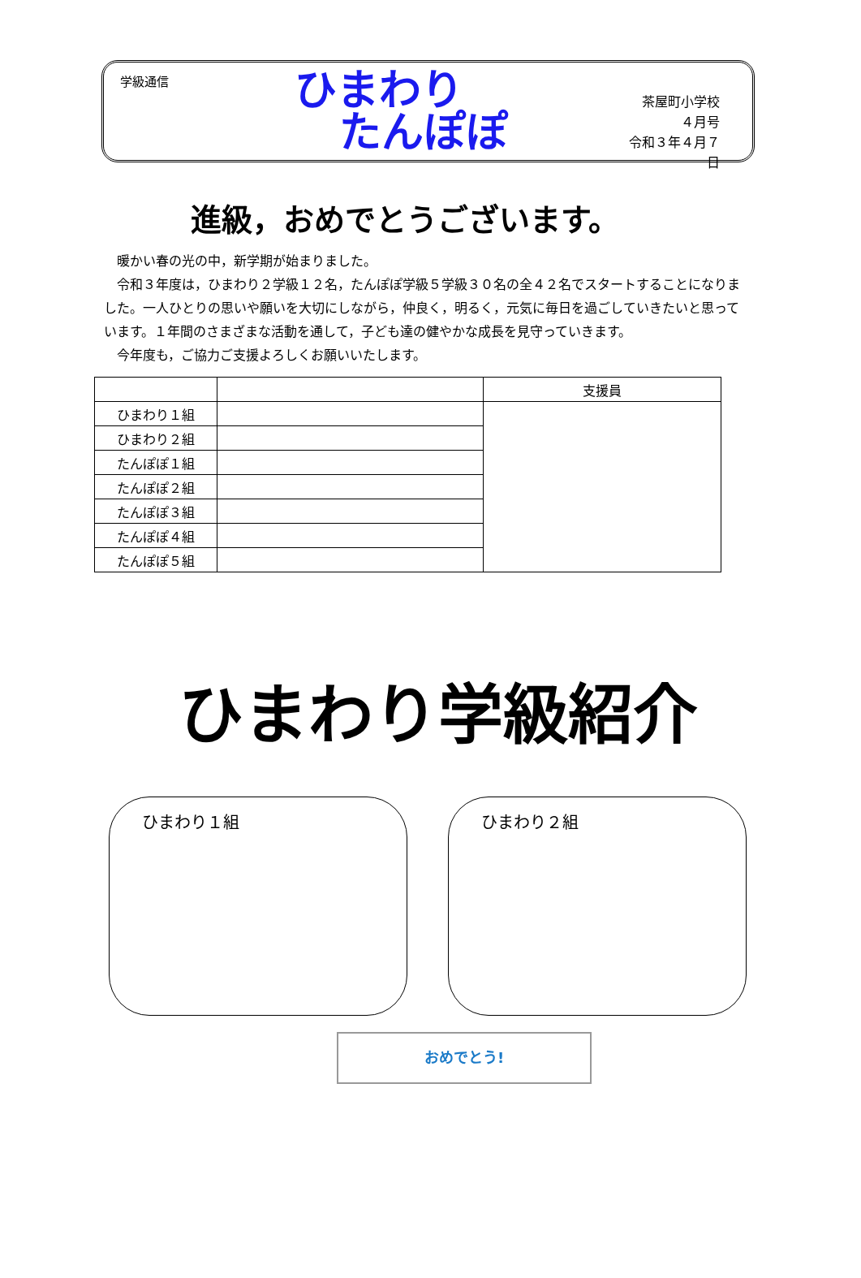学級通信
ひまわり
たんぽぽ
茶屋町小学校
４月号
令和３年４月７日
進級，おめでとうございます。
暖かい春の光の中，新学期が始まりました。
令和３年度は，ひまわり２学級１２名，たんぽぽ学級５学級３０名の全４２名でスタートすることになりました。一人ひとりの思いや願いを大切にしながら，仲良く，明るく，元気に毎日を過ごしていきたいと思っています。１年間のさまざまな活動を通して，子ども達の健やかな成長を見守っていきます。
今年度も，ご協力ご支援よろしくお願いいたします。
| | | 支援員 |
| --- | --- | --- |
| ひまわり１組 | | |
| ひまわり２組 | | |
| たんぽぽ１組 | | |
| たんぽぽ２組 | | |
| たんぽぽ３組 | | |
| たんぽぽ４組 | | |
| たんぽぽ５組 | | |
ひまわり学級紹介
ひまわり１組 ひまわり２組
おめでとう!